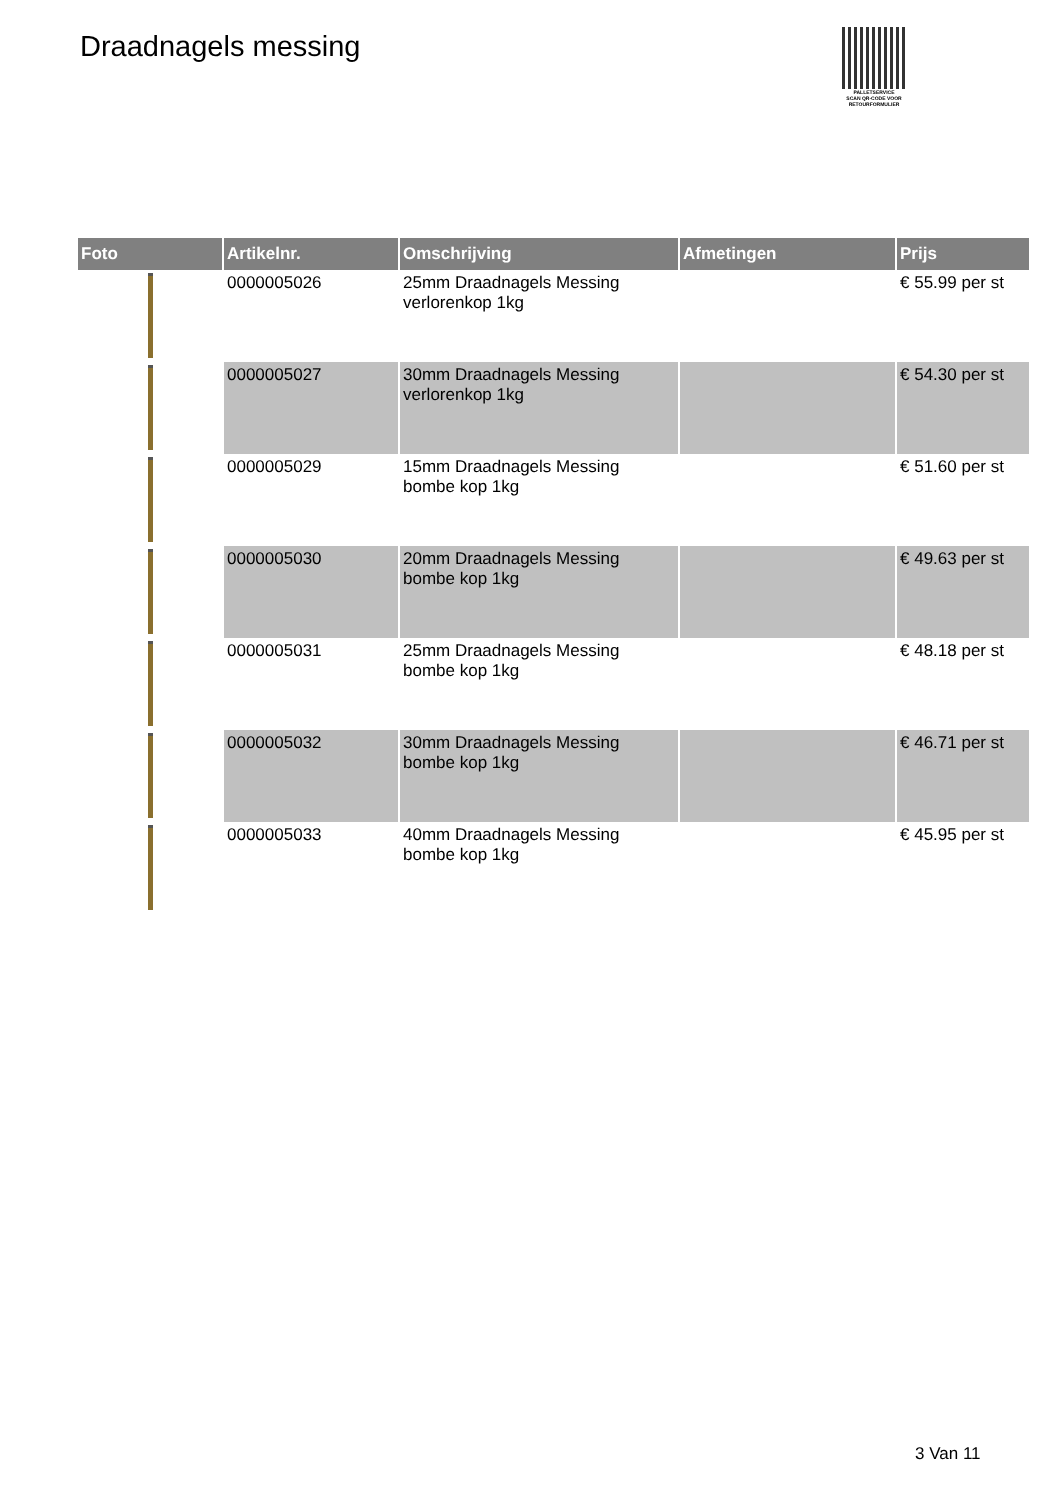Draadnagels messing
PALLETSERVICE
SCAN QR-CODE VOOR RETOURFORMULIER
| Foto | Artikelnr. | Omschrijving | Afmetingen | Prijs |
| --- | --- | --- | --- | --- |
| | 0000005026 | 25mm Draadnagels Messing verlorenkop 1kg | | € 55.99 per st |
| | 0000005027 | 30mm Draadnagels Messing verlorenkop 1kg | | € 54.30 per st |
| | 0000005029 | 15mm Draadnagels Messing bombe kop 1kg | | € 51.60 per st |
| | 0000005030 | 20mm Draadnagels Messing bombe kop 1kg | | € 49.63 per st |
| | 0000005031 | 25mm Draadnagels Messing bombe kop 1kg | | € 48.18 per st |
| | 0000005032 | 30mm Draadnagels Messing bombe kop 1kg | | € 46.71 per st |
| | 0000005033 | 40mm Draadnagels Messing bombe kop 1kg | | € 45.95 per st |
3 Van 11